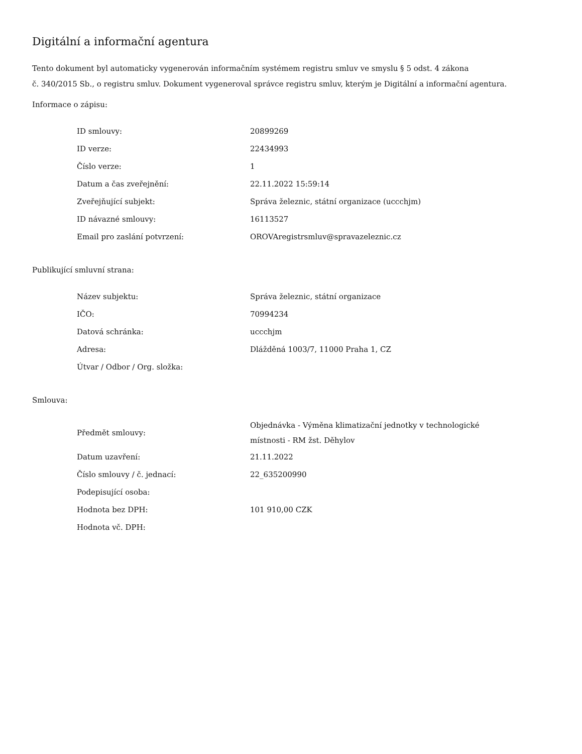Digitální a informační agentura
Tento dokument byl automaticky vygenerován informačním systémem registru smluv ve smyslu § 5 odst. 4 zákona
č. 340/2015 Sb., o registru smluv. Dokument vygeneroval správce registru smluv, kterým je Digitální a informační agentura.
Informace o zápisu:
| ID smlouvy: | 20899269 |
| ID verze: | 22434993 |
| Číslo verze: | 1 |
| Datum a čas zveřejnění: | 22.11.2022 15:59:14 |
| Zveřejňující subjekt: | Správa železnic, státní organizace (uccchjm) |
| ID návazné smlouvy: | 16113527 |
| Email pro zaslání potvrzení: | OROVAregistrsmluv@spravazeleznic.cz |
Publikující smluvní strana:
| Název subjektu: | Správa železnic, státní organizace |
| IČO: | 70994234 |
| Datová schránka: | uccchjm |
| Adresa: | Dlážděná 1003/7, 11000 Praha 1, CZ |
| Útvar / Odbor / Org. složka: | |
Smlouva:
| Předmět smlouvy: | Objednávka - Výměna klimatizační jednotky v technologické místnosti - RM žst. Děhylov |
| Datum uzavření: | 21.11.2022 |
| Číslo smlouvy / č. jednací: | 22_635200990 |
| Podepisující osoba: | |
| Hodnota bez DPH: | 101 910,00 CZK |
| Hodnota vč. DPH: | |